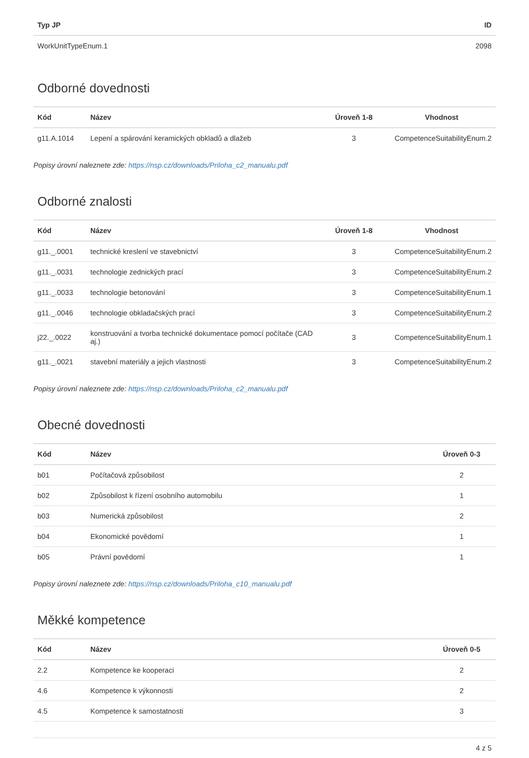| Typ JP | ID |
| --- | --- |
| WorkUnitTypeEnum.1 | 2098 |
Odborné dovednosti
| Kód | Název | Úroveň 1-8 | Vhodnost |
| --- | --- | --- | --- |
| g11.A.1014 | Lepení a spárování keramických obkladů a dlažeb | 3 | CompetenceSuitabilityEnum.2 |
Popisy úrovní naleznete zde: https://nsp.cz/downloads/Priloha_c2_manualu.pdf
Odborné znalosti
| Kód | Název | Úroveň 1-8 | Vhodnost |
| --- | --- | --- | --- |
| g11._.0001 | technické kreslení ve stavebnictví | 3 | CompetenceSuitabilityEnum.2 |
| g11._.0031 | technologie zednických prací | 3 | CompetenceSuitabilityEnum.2 |
| g11._.0033 | technologie betonování | 3 | CompetenceSuitabilityEnum.1 |
| g11._.0046 | technologie obkladačských prací | 3 | CompetenceSuitabilityEnum.2 |
| j22._.0022 | konstruování a tvorba technické dokumentace pomocí počítače (CAD aj.) | 3 | CompetenceSuitabilityEnum.1 |
| g11._.0021 | stavební materiály a jejich vlastnosti | 3 | CompetenceSuitabilityEnum.2 |
Popisy úrovní naleznete zde: https://nsp.cz/downloads/Priloha_c2_manualu.pdf
Obecné dovednosti
| Kód | Název | Úroveň 0-3 |
| --- | --- | --- |
| b01 | Počítačová způsobilost | 2 |
| b02 | Způsobilost k řízení osobního automobilu | 1 |
| b03 | Numerická způsobilost | 2 |
| b04 | Ekonomické povědomí | 1 |
| b05 | Právní povědomí | 1 |
Popisy úrovní naleznete zde: https://nsp.cz/downloads/Priloha_c10_manualu.pdf
Měkké kompetence
| Kód | Název | Úroveň 0-5 |
| --- | --- | --- |
| 2.2 | Kompetence ke kooperaci | 2 |
| 4.6 | Kompetence k výkonnosti | 2 |
| 4.5 | Kompetence k samostatnosti | 3 |
4 z 5